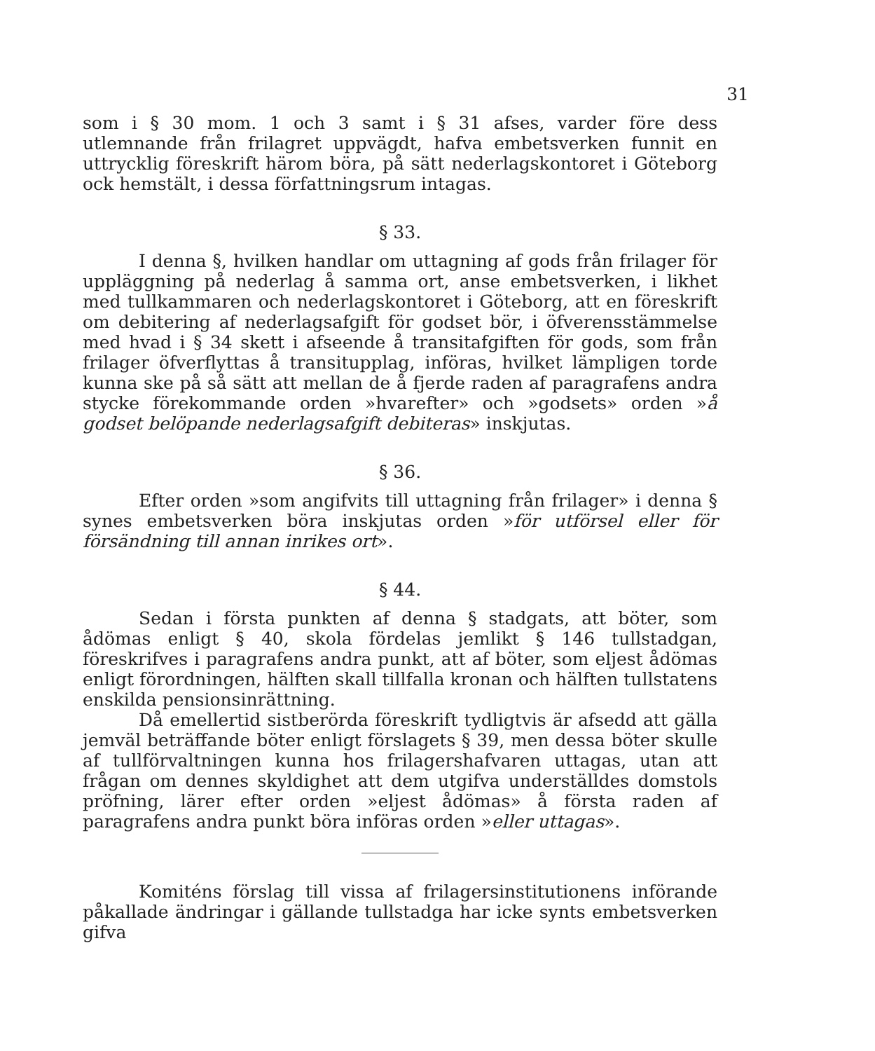31
som i § 30 mom. 1 och 3 samt i § 31 afses, varder före dess utlemnande från frilagret uppvägdt, hafva embetsverken funnit en uttrycklig föreskrift härom böra, på sätt nederlagskontoret i Göteborg ock hemstält, i dessa författningsrum intagas.
§ 33.
I denna §, hvilken handlar om uttagning af gods från frilager för uppläggning på nederlag å samma ort, anse embetsverken, i likhet med tullkammaren och nederlagskontoret i Göteborg, att en föreskrift om debitering af nederlagsafgift för godset bör, i öfverensstämmelse med hvad i § 34 skett i afseende å transitafgiften för gods, som från frilager öfverflyttas å transitupplag, införas, hvilket lämpligen torde kunna ske på så sätt att mellan de å fjerde raden af paragrafens andra stycke förekommande orden »hvarefter» och »godsets» orden »å godset belöpande nederlagsafgift debiteras» inskjutas.
§ 36.
Efter orden »som angifvits till uttagning från frilager» i denna § synes embetsverken böra inskjutas orden »för utförsel eller för försändning till annan inrikes ort».
§ 44.
Sedan i första punkten af denna § stadgats, att böter, som ådömas enligt § 40, skola fördelas jemlikt § 146 tullstadgan, föreskrifves i paragrafens andra punkt, att af böter, som eljest ådömas enligt förordningen, hälften skall tillfalla kronan och hälften tullstatens enskilda pensionsinrättning.
Då emellertid sistberörda föreskrift tydligtvis är afsedd att gälla jemväl beträffande böter enligt förslagets § 39, men dessa böter skulle af tullförvaltningen kunna hos frilagershafvaren uttagas, utan att frågan om dennes skyldighet att dem utgifva underställdes domstols pröfning, lärer efter orden »eljest ådömas» å första raden af paragrafens andra punkt böra införas orden »eller uttagas».
Komiténs förslag till vissa af frilagersinstitutionens införande påkallade ändringar i gällande tullstadga har icke synts embetsverken gifva